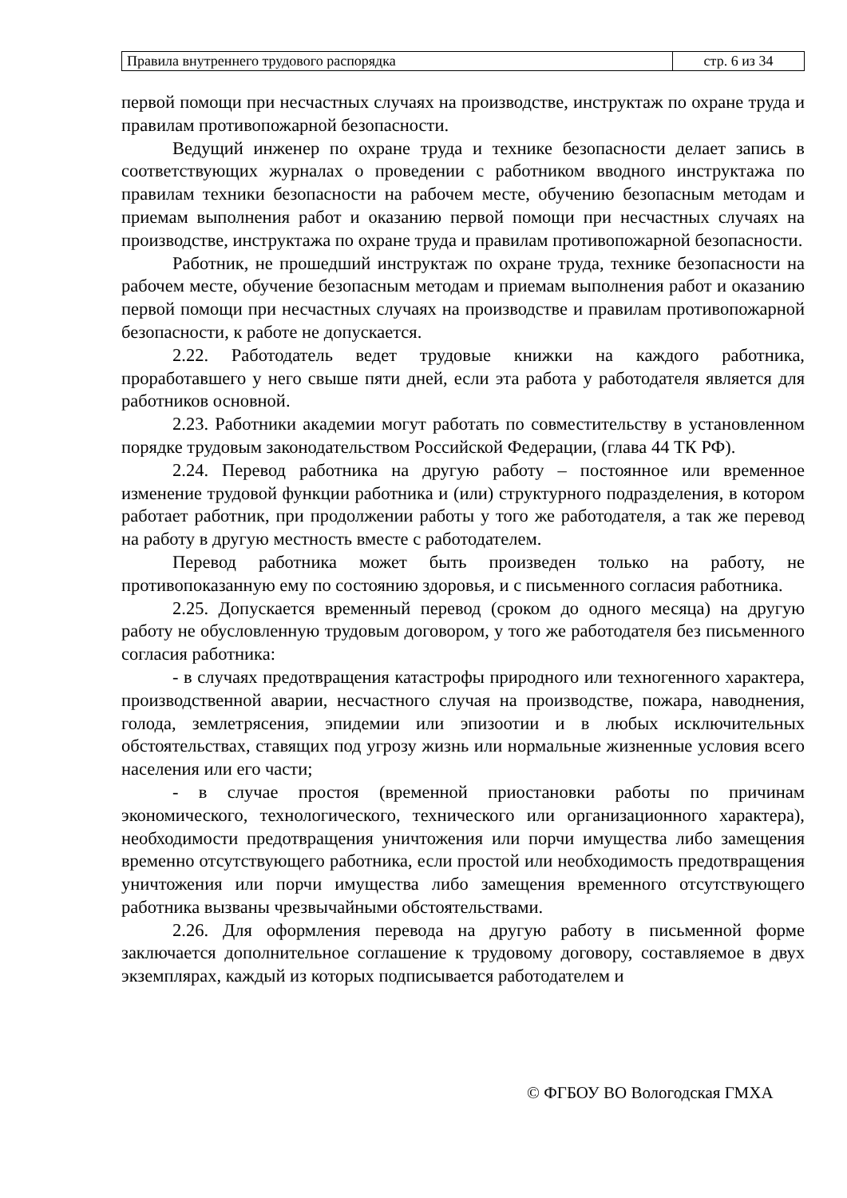| Правила внутреннего трудового распорядка | стр. 6 из 34 |
первой помощи при несчастных случаях на производстве, инструктаж по охране труда и правилам противопожарной безопасности.
Ведущий инженер по охране труда и технике безопасности делает запись в соответствующих журналах о проведении с работником вводного инструктажа по правилам техники безопасности на рабочем месте, обучению безопасным методам и приемам выполнения работ и оказанию первой помощи при несчастных случаях на производстве, инструктажа по охране труда и правилам противопожарной безопасности.
Работник, не прошедший инструктаж по охране труда, технике безопасности на рабочем месте, обучение безопасным методам и приемам выполнения работ и оказанию первой помощи при несчастных случаях на производстве и правилам противопожарной безопасности, к работе не допускается.
2.22. Работодатель ведет трудовые книжки на каждого работника, проработавшего у него свыше пяти дней, если эта работа у работодателя является для работников основной.
2.23. Работники академии могут работать по совместительству в установленном порядке трудовым законодательством Российской Федерации, (глава 44 ТК РФ).
2.24. Перевод работника на другую работу – постоянное или временное изменение трудовой функции работника и (или) структурного подразделения, в котором работает работник, при продолжении работы у того же работодателя, а так же перевод на работу в другую местность вместе с работодателем.
Перевод работника может быть произведен только на работу, не противопоказанную ему по состоянию здоровья, и с письменного согласия работника.
2.25. Допускается временный перевод (сроком до одного месяца) на другую работу не обусловленную трудовым договором, у того же работодателя без письменного согласия работника:
- в случаях предотвращения катастрофы природного или техногенного характера, производственной аварии, несчастного случая на производстве, пожара, наводнения, голода, землетрясения, эпидемии или эпизоотии и в любых исключительных обстоятельствах, ставящих под угрозу жизнь или нормальные жизненные условия всего населения или его части;
- в случае простоя (временной приостановки работы по причинам экономического, технологического, технического или организационного характера), необходимости предотвращения уничтожения или порчи имущества либо замещения временно отсутствующего работника, если простой или необходимость предотвращения уничтожения или порчи имущества либо замещения временного отсутствующего работника вызваны чрезвычайными обстоятельствами.
2.26. Для оформления перевода на другую работу в письменной форме заключается дополнительное соглашение к трудовому договору, составляемое в двух экземплярах, каждый из которых подписывается работодателем и
© ФГБОУ ВО Вологодская ГМХА